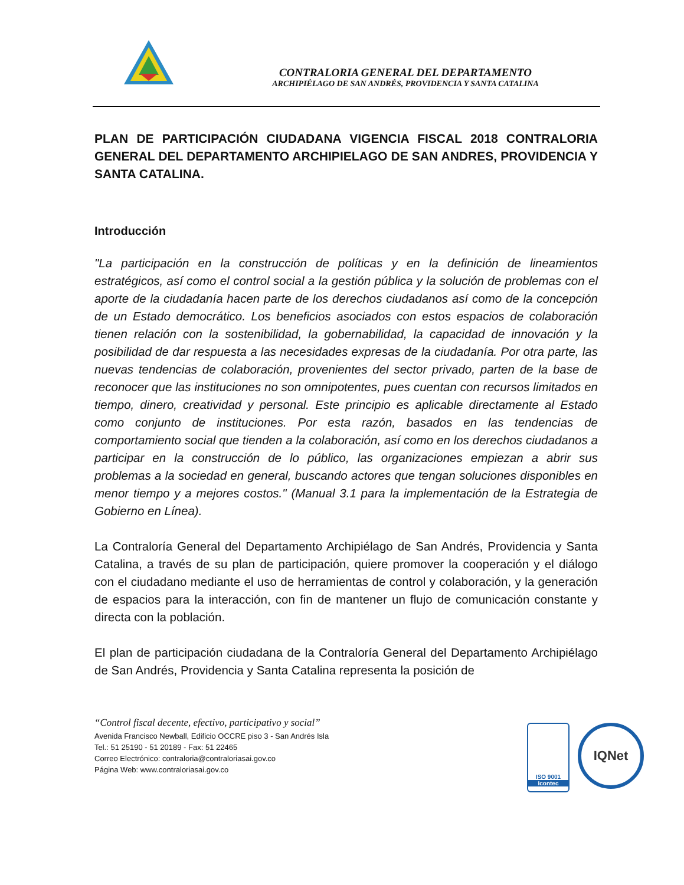CONTRALORIA GENERAL DEL DEPARTAMENTO
ARCHIPIÉLAGO DE SAN ANDRÉS, PROVIDENCIA Y SANTA CATALINA
PLAN DE PARTICIPACIÓN CIUDADANA VIGENCIA FISCAL 2018 CONTRALORIA GENERAL DEL DEPARTAMENTO ARCHIPIELAGO DE SAN ANDRES, PROVIDENCIA Y SANTA CATALINA.
Introducción
"La participación en la construcción de políticas y en la definición de lineamientos estratégicos, así como el control social a la gestión pública y la solución de problemas con el aporte de la ciudadanía hacen parte de los derechos ciudadanos así como de la concepción de un Estado democrático. Los beneficios asociados con estos espacios de colaboración tienen relación con la sostenibilidad, la gobernabilidad, la capacidad de innovación y la posibilidad de dar respuesta a las necesidades expresas de la ciudadanía. Por otra parte, las nuevas tendencias de colaboración, provenientes del sector privado, parten de la base de reconocer que las instituciones no son omnipotentes, pues cuentan con recursos limitados en tiempo, dinero, creatividad y personal. Este principio es aplicable directamente al Estado como conjunto de instituciones. Por esta razón, basados en las tendencias de comportamiento social que tienden a la colaboración, así como en los derechos ciudadanos a participar en la construcción de lo público, las organizaciones empiezan a abrir sus problemas a la sociedad en general, buscando actores que tengan soluciones disponibles en menor tiempo y a mejores costos." (Manual 3.1 para la implementación de la Estrategia de Gobierno en Línea).
La Contraloría General del Departamento Archipiélago de San Andrés, Providencia y Santa Catalina, a través de su plan de participación, quiere promover la cooperación y el diálogo con el ciudadano mediante el uso de herramientas de control y colaboración, y la generación de espacios para la interacción, con fin de mantener un flujo de comunicación constante y directa con la población.
El plan de participación ciudadana de la Contraloría General del Departamento Archipiélago de San Andrés, Providencia y Santa Catalina representa la posición de
“Control fiscal decente, efectivo, participativo y social”
Avenida Francisco Newball, Edificio OCCRE piso 3 - San Andrés Isla
Tel.: 51 25190 - 51 20189 - Fax: 51 22465
Correo Electrónico: contraloria@contraloriasai.gov.co
Página Web: www.contraloriasai.gov.co
ISO 9001
Icontec
IQNet